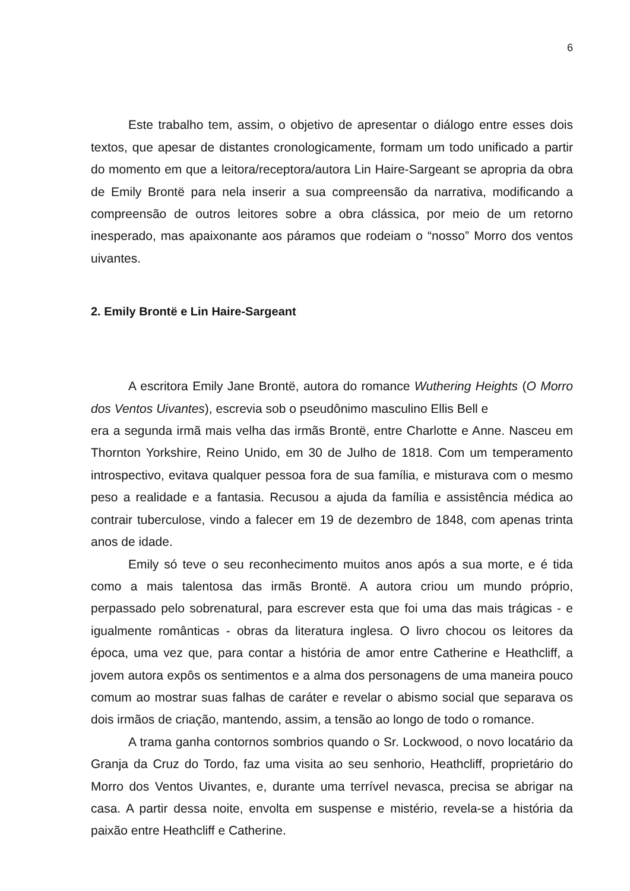6
Este trabalho tem, assim, o objetivo de apresentar o diálogo entre esses dois textos, que apesar de distantes cronologicamente, formam um todo unificado a partir do momento em que a leitora/receptora/autora Lin Haire-Sargeant se apropria da obra de Emily Brontë para nela inserir a sua compreensão da narrativa, modificando a compreensão de outros leitores sobre a obra clássica, por meio de um retorno inesperado, mas apaixonante aos páramos que rodeiam o “nosso” Morro dos ventos uivantes.
2. Emily Brontë e Lin Haire-Sargeant
A escritora Emily Jane Brontë, autora do romance Wuthering Heights (O Morro dos Ventos Uivantes), escrevia sob o pseudônimo masculino Ellis Bell e
era a segunda irmã mais velha das irmãs Brontë, entre Charlotte e Anne. Nasceu em Thornton Yorkshire, Reino Unido, em 30 de Julho de 1818. Com um temperamento introspectivo, evitava qualquer pessoa fora de sua família, e misturava com o mesmo peso a realidade e a fantasia. Recusou a ajuda da família e assistência médica ao contrair tuberculose, vindo a falecer em 19 de dezembro de 1848, com apenas trinta anos de idade.
Emily só teve o seu reconhecimento muitos anos após a sua morte, e é tida como a mais talentosa das irmãs Brontë. A autora criou um mundo próprio, perpassado pelo sobrenatural, para escrever esta que foi uma das mais trágicas - e igualmente românticas - obras da literatura inglesa. O livro chocou os leitores da época, uma vez que, para contar a história de amor entre Catherine e Heathcliff, a jovem autora expôs os sentimentos e a alma dos personagens de uma maneira pouco comum ao mostrar suas falhas de caráter e revelar o abismo social que separava os dois irmãos de criação, mantendo, assim, a tensão ao longo de todo o romance.
A trama ganha contornos sombrios quando o Sr. Lockwood, o novo locatário da Granja da Cruz do Tordo, faz uma visita ao seu senhorio, Heathcliff, proprietário do Morro dos Ventos Uivantes, e, durante uma terrível nevasca, precisa se abrigar na casa. A partir dessa noite, envolta em suspense e mistério, revela-se a história da paixão entre Heathcliff e Catherine.